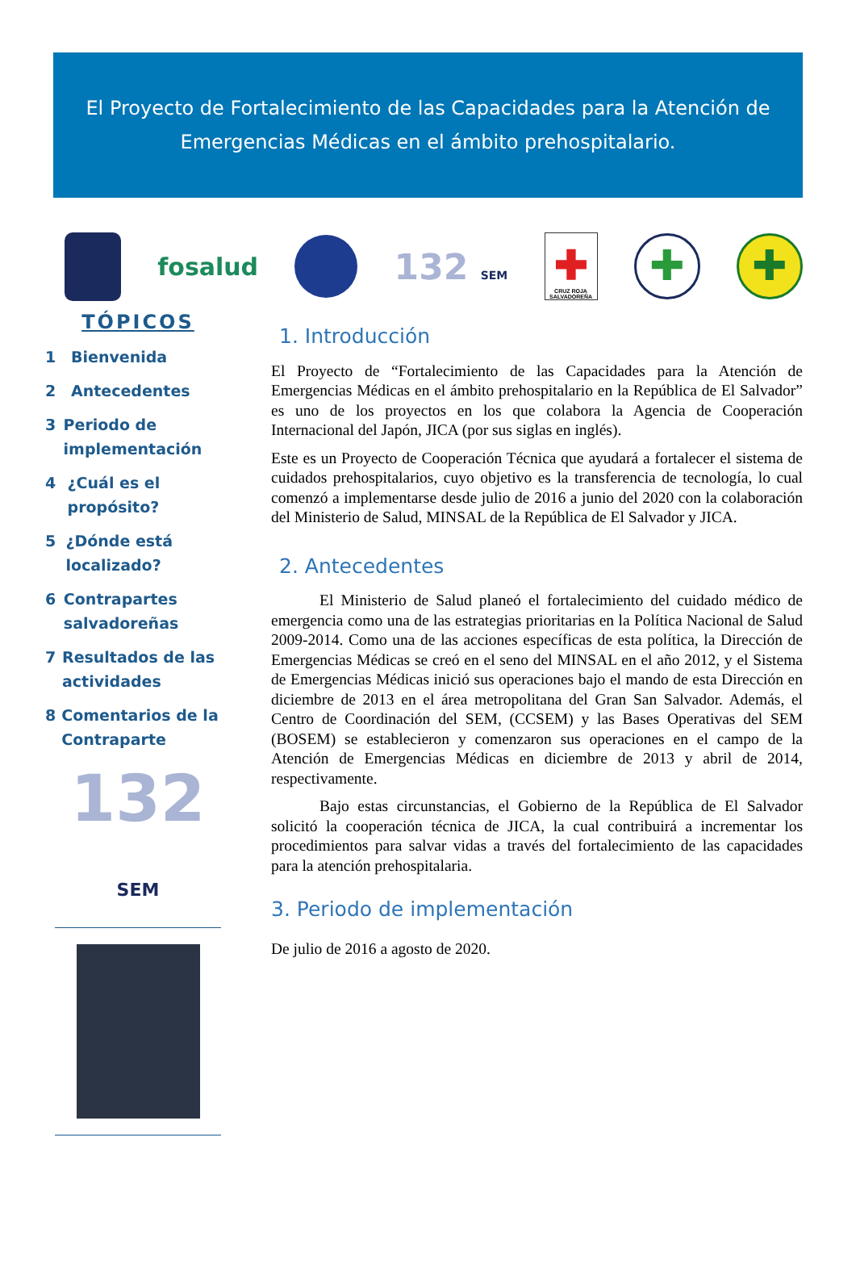El Proyecto de Fortalecimiento de las Capacidades para la Atención de Emergencias Médicas en el ámbito prehospitalario.
fosalud
132 SEM
✚
CRUZ ROJA SALVADOREÑA
✚ ✚
TÓPICOS
1 Bienvenida
2 Antecedentes
3 Periodo de implementación
4 ¿Cuál es el propósito?
5 ¿Dónde está localizado?
6 Contrapartes salvadoreñas
7 Resultados de las actividades
8 Comentarios de la Contraparte
132 SEM
1. Introducción
El Proyecto de “Fortalecimiento de las Capacidades para la Atención de Emergencias Médicas en el ámbito prehospitalario en la República de El Salvador” es uno de los proyectos en los que colabora la Agencia de Cooperación Internacional del Japón, JICA (por sus siglas en inglés).
Este es un Proyecto de Cooperación Técnica que ayudará a fortalecer el sistema de cuidados prehospitalarios, cuyo objetivo es la transferencia de tecnología, lo cual comenzó a implementarse desde julio de 2016 a junio del 2020 con la colaboración del Ministerio de Salud, MINSAL de la República de El Salvador y JICA.
2. Antecedentes
El Ministerio de Salud planeó el fortalecimiento del cuidado médico de emergencia como una de las estrategias prioritarias en la Política Nacional de Salud 2009-2014. Como una de las acciones específicas de esta política, la Dirección de Emergencias Médicas se creó en el seno del MINSAL en el año 2012, y el Sistema de Emergencias Médicas inició sus operaciones bajo el mando de esta Dirección en diciembre de 2013 en el área metropolitana del Gran San Salvador. Además, el Centro de Coordinación del SEM, (CCSEM) y las Bases Operativas del SEM (BOSEM) se establecieron y comenzaron sus operaciones en el campo de la Atención de Emergencias Médicas en diciembre de 2013 y abril de 2014, respectivamente.
Bajo estas circunstancias, el Gobierno de la República de El Salvador solicitó la cooperación técnica de JICA, la cual contribuirá a incrementar los procedimientos para salvar vidas a través del fortalecimiento de las capacidades para la atención prehospitalaria.
3. Periodo de implementación
De julio de 2016 a agosto de 2020.